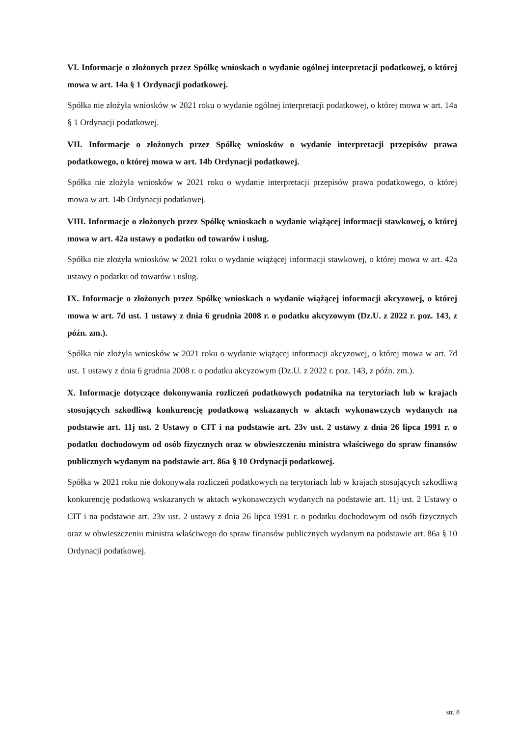VI. Informacje o złożonych przez Spółkę wnioskach o wydanie ogólnej interpretacji podatkowej, o której mowa w art. 14a § 1 Ordynacji podatkowej.
Spółka nie złożyła wniosków w 2021 roku o wydanie ogólnej interpretacji podatkowej, o której mowa w art. 14a § 1 Ordynacji podatkowej.
VII. Informacje o złożonych przez Spółkę wniosków o wydanie interpretacji przepisów prawa podatkowego, o której mowa w art. 14b Ordynacji podatkowej.
Spółka nie złożyła wniosków w 2021 roku o wydanie interpretacji przepisów prawa podatkowego, o której mowa w art. 14b Ordynacji podatkowej.
VIII. Informacje o złożonych przez Spółkę wnioskach o wydanie wiążącej informacji stawkowej, o której mowa w art. 42a ustawy o podatku od towarów i usług.
Spółka nie złożyła wniosków w 2021 roku o wydanie wiążącej informacji stawkowej, o której mowa w art. 42a ustawy o podatku od towarów i usług.
IX. Informacje o złożonych przez Spółkę wnioskach o wydanie wiążącej informacji akcyzowej, o której mowa w art. 7d ust. 1 ustawy z dnia 6 grudnia 2008 r. o podatku akcyzowym (Dz.U. z 2022 r. poz. 143, z późn. zm.).
Spółka nie złożyła wniosków w 2021 roku o wydanie wiążącej informacji akcyzowej, o której mowa w art. 7d ust. 1 ustawy z dnia 6 grudnia 2008 r. o podatku akcyzowym (Dz.U. z 2022 r. poz. 143, z późn. zm.).
X. Informacje dotyczące dokonywania rozliczeń podatkowych podatnika na terytoriach lub w krajach stosujących szkodliwą konkurencję podatkową wskazanych w aktach wykonawczych wydanych na podstawie art. 11j ust. 2 Ustawy o CIT i na podstawie art. 23v ust. 2 ustawy z dnia 26 lipca 1991 r. o podatku dochodowym od osób fizycznych oraz w obwieszczeniu ministra właściwego do spraw finansów publicznych wydanym na podstawie art. 86a § 10 Ordynacji podatkowej.
Spółka w 2021 roku nie dokonywała rozliczeń podatkowych na terytoriach lub w krajach stosujących szkodliwą konkurencję podatkową wskazanych w aktach wykonawczych wydanych na podstawie art. 11j ust. 2 Ustawy o CIT i na podstawie art. 23v ust. 2 ustawy z dnia 26 lipca 1991 r. o podatku dochodowym od osób fizycznych oraz w obwieszczeniu ministra właściwego do spraw finansów publicznych wydanym na podstawie art. 86a § 10 Ordynacji podatkowej.
str. 8